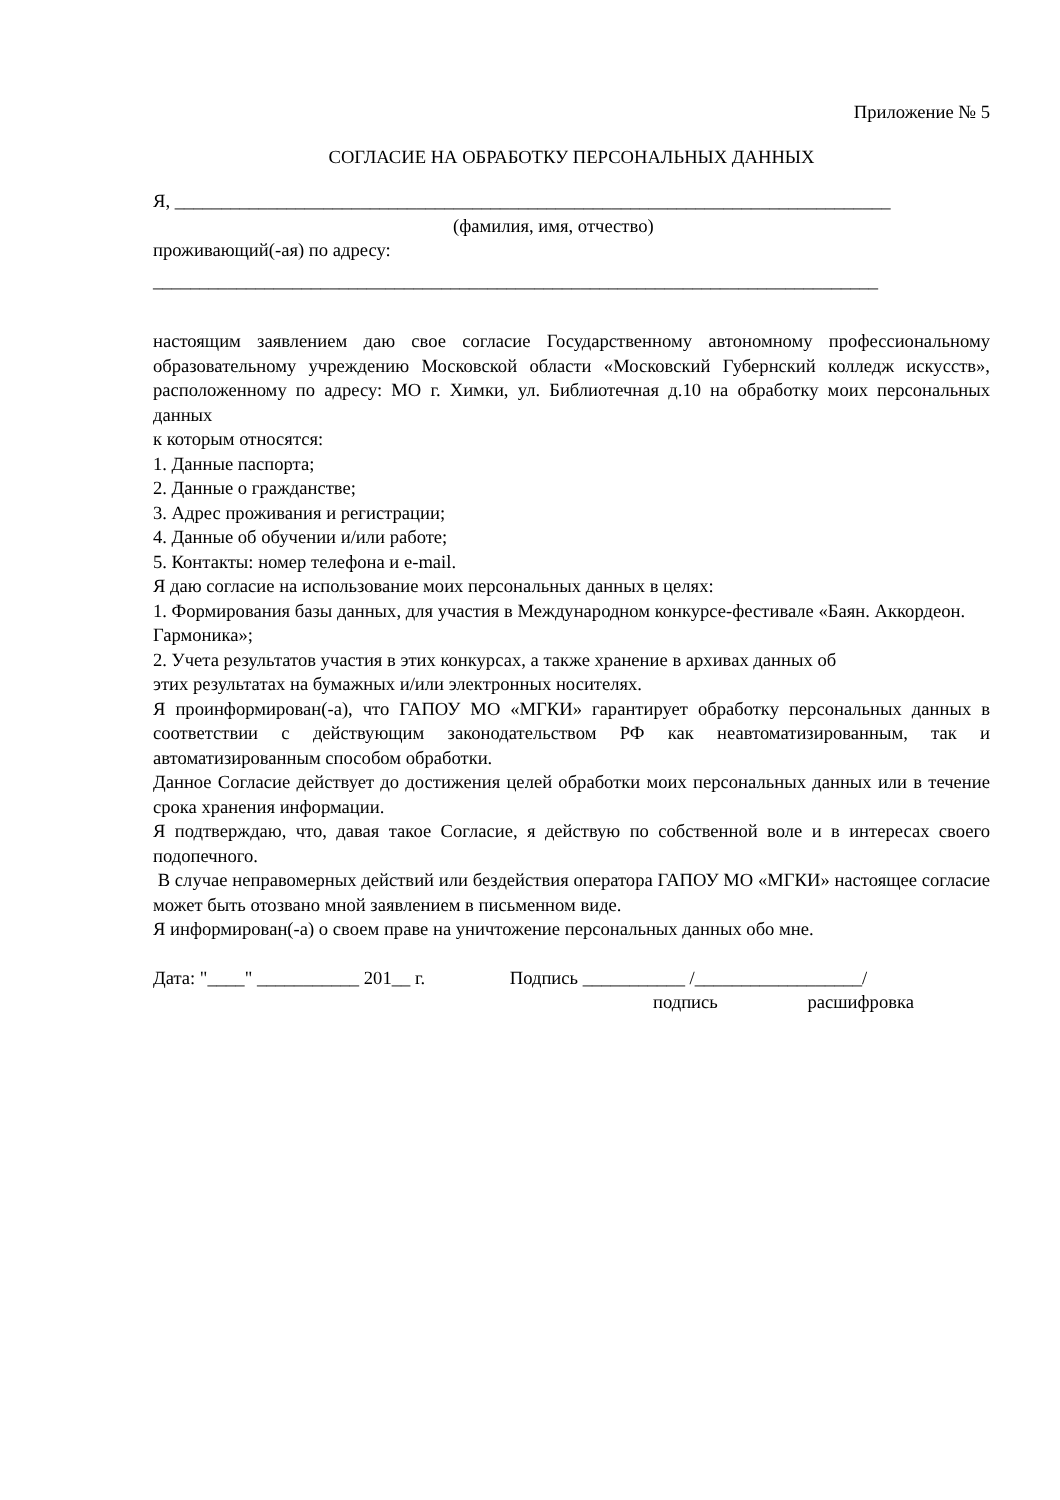Приложение № 5
СОГЛАСИЕ НА ОБРАБОТКУ ПЕРСОНАЛЬНЫХ ДАННЫХ
Я, _____________________________________________________________________________
(фамилия, имя, отчество)
проживающий(-ая) по адресу:
______________________________________________________________________________
настоящим заявлением даю свое согласие Государственному автономному профессиональному образовательному учреждению Московской области «Московский Губернский колледж искусств», расположенному по адресу: МО г. Химки, ул. Библиотечная д.10 на обработку моих персональных данных
к которым относятся:
1. Данные паспорта;
2. Данные о гражданстве;
3. Адрес проживания и регистрации;
4. Данные об обучении и/или работе;
5. Контакты: номер телефона и e-mail.
Я даю согласие на использование моих персональных данных в целях:
1. Формирования базы данных, для участия в Международном конкурсе-фестивале «Баян. Аккордеон. Гармоника»;
2. Учета результатов участия в этих конкурсах, а также хранение в архивах данных об
этих результатах на бумажных и/или электронных носителях.
Я проинформирован(-а), что ГАПОУ МО «МГКИ» гарантирует обработку персональных данных в соответствии с действующим законодательством РФ как неавтоматизированным, так и автоматизированным способом обработки.
Данное Согласие действует до достижения целей обработки моих персональных данных или в течение срока хранения информации.
Я подтверждаю, что, давая такое Согласие, я действую по собственной воле и в интересах своего подопечного.
В случае неправомерных действий или бездействия оператора ГАПОУ МО «МГКИ» настоящее согласие может быть отозвано мной заявлением в письменном виде.
Я информирован(-а) о своем праве на уничтожение персональных данных обо мне.
Дата: "____" ___________ 201__ г. Подпись ___________ /__________________/
подпись расшифровка